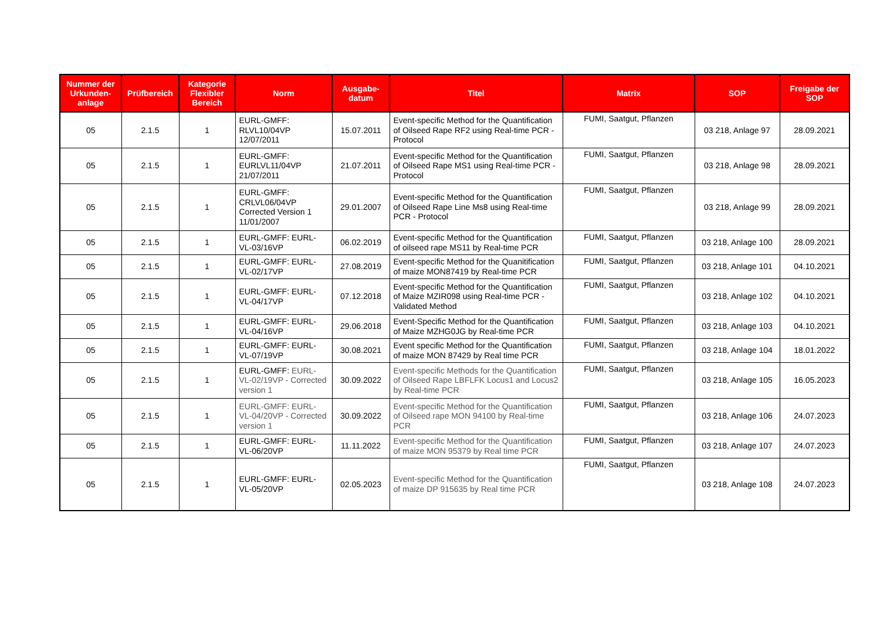| Nummer der Urkunden-anlage | Prüfbereich | Kategorie Flexibler Bereich | Norm | Ausgabe-datum | Titel | Matrix | SOP | Freigabe der SOP |
| --- | --- | --- | --- | --- | --- | --- | --- | --- |
| 05 | 2.1.5 | 1 | EURL-GMFF: RLVL10/04VP 12/07/2011 | 15.07.2011 | Event-specific Method for the Quantification of Oilseed Rape RF2 using Real-time PCR - Protocol | FUMI, Saatgut, Pflanzen | 03 218, Anlage 97 | 28.09.2021 |
| 05 | 2.1.5 | 1 | EURL-GMFF: EURLVL11/04VP 21/07/2011 | 21.07.2011 | Event-specific Method for the Quantification of Oilseed Rape MS1 using Real-time PCR - Protocol | FUMI, Saatgut, Pflanzen | 03 218, Anlage 98 | 28.09.2021 |
| 05 | 2.1.5 | 1 | EURL-GMFF: CRLVL06/04VP Corrected Version 1 11/01/2007 | 29.01.2007 | Event-specific Method for the Quantification of Oilseed Rape Line Ms8 using Real-time PCR - Protocol | FUMI, Saatgut, Pflanzen | 03 218, Anlage 99 | 28.09.2021 |
| 05 | 2.1.5 | 1 | EURL-GMFF: EURL-VL-03/16VP | 06.02.2019 | Event-specific Method for the Quantification of oilseed rape MS11 by Real-time PCR | FUMI, Saatgut, Pflanzen | 03 218, Anlage 100 | 28.09.2021 |
| 05 | 2.1.5 | 1 | EURL-GMFF: EURL-VL-02/17VP | 27.08.2019 | Event-specific Method for the Quanitification of maize MON87419 by Real-time PCR | FUMI, Saatgut, Pflanzen | 03 218, Anlage 101 | 04.10.2021 |
| 05 | 2.1.5 | 1 | EURL-GMFF: EURL-VL-04/17VP | 07.12.2018 | Event-specific Method for the Quantification of Maize MZIR098 using Real-time PCR - Validated Method | FUMI, Saatgut, Pflanzen | 03 218, Anlage 102 | 04.10.2021 |
| 05 | 2.1.5 | 1 | EURL-GMFF: EURL-VL-04/16VP | 29.06.2018 | Event-Specific Method for the Quantification of Maize MZHG0JG by Real-time PCR | FUMI, Saatgut, Pflanzen | 03 218, Anlage 103 | 04.10.2021 |
| 05 | 2.1.5 | 1 | EURL-GMFF: EURL-VL-07/19VP | 30.08.2021 | Event specific Method for the Quantification of maize MON 87429 by Real time PCR | FUMI, Saatgut, Pflanzen | 03 218, Anlage 104 | 18.01.2022 |
| 05 | 2.1.5 | 1 | EURL-GMFF: EURL-VL-02/19VP - Corrected version 1 | 30.09.2022 | Event-specific Methods for the Quantification of Oilseed Rape LBFLFK Locus1 and Locus2 by Real-time PCR | FUMI, Saatgut, Pflanzen | 03 218, Anlage 105 | 16.05.2023 |
| 05 | 2.1.5 | 1 | EURL-GMFF: EURL-VL-04/20VP - Corrected version 1 | 30.09.2022 | Event-specific Method for the Quantification of Oilseed rape MON 94100 by Real-time PCR | FUMI, Saatgut, Pflanzen | 03 218, Anlage 106 | 24.07.2023 |
| 05 | 2.1.5 | 1 | EURL-GMFF: EURL-VL-06/20VP | 11.11.2022 | Event-specific Method for the Quantification of maize MON 95379 by Real time PCR | FUMI, Saatgut, Pflanzen | 03 218, Anlage 107 | 24.07.2023 |
| 05 | 2.1.5 | 1 | EURL-GMFF: EURL-VL-05/20VP | 02.05.2023 | Event-specific Method for the Quantification of maize DP 915635 by Real time PCR | FUMI, Saatgut, Pflanzen | 03 218, Anlage 108 | 24.07.2023 |